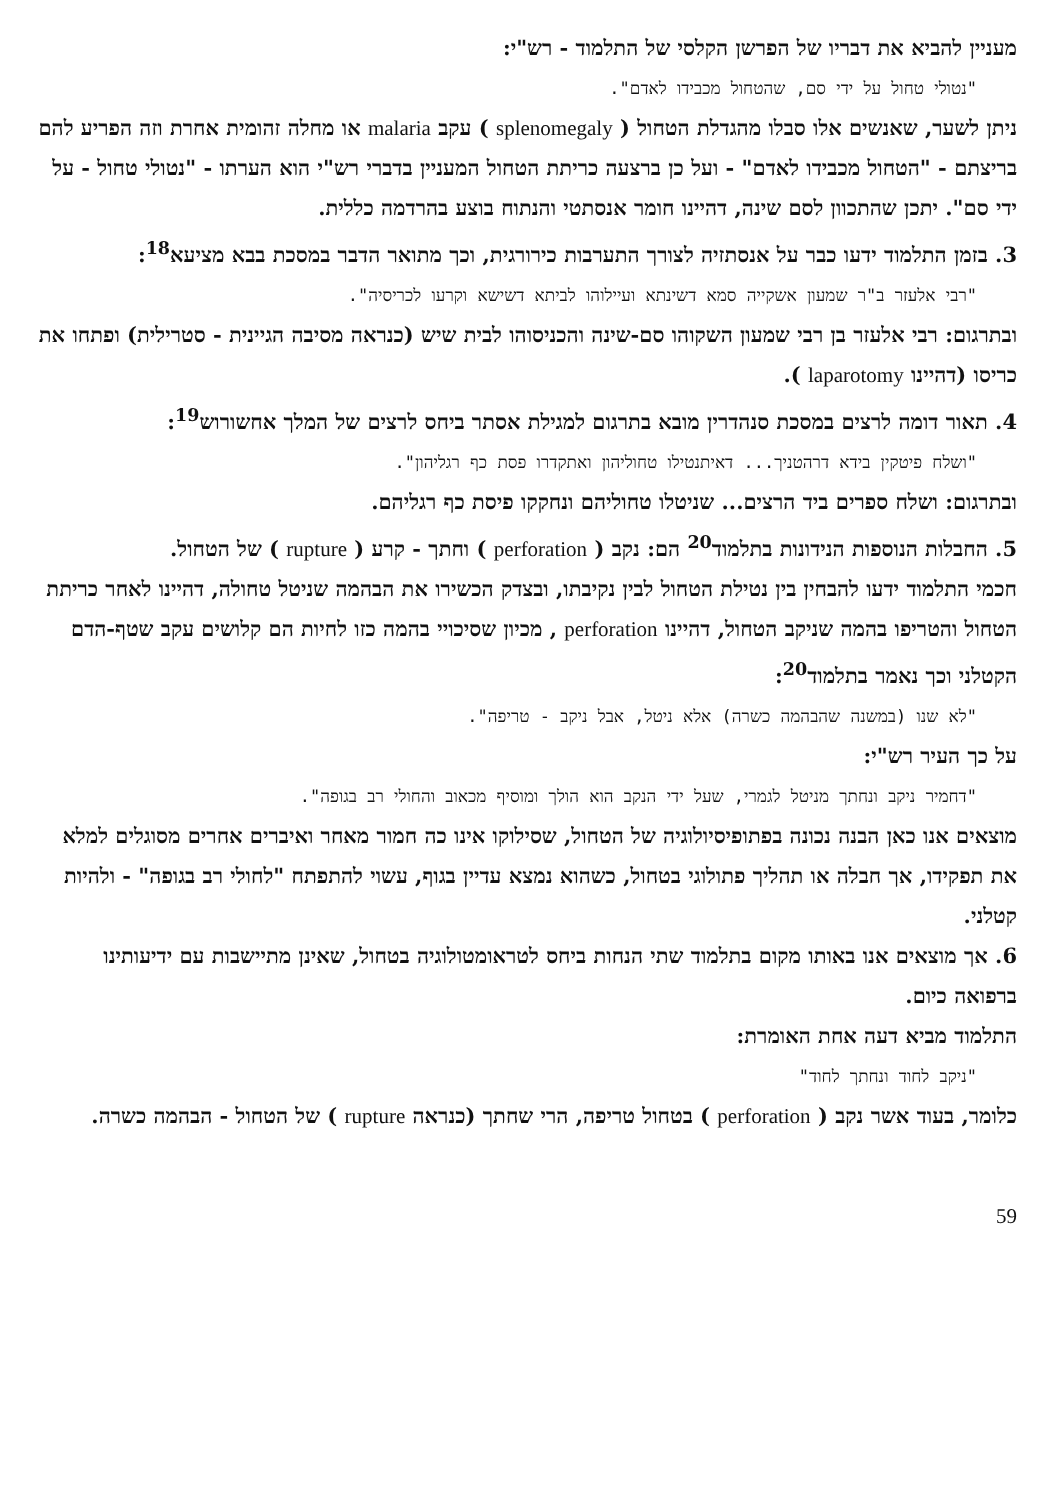מעניין להביא את דבריו של הפרשן הקלסי של התלמוד - רש"י:
"נטולי טחול על ידי סם, שהטחול מכבידו לאדם".
ניתן לשער, שאנשים אלו סבלו מהגדלת הטחול ( splenomegaly ) עקב malaria או מחלה זהומית אחרת וזה הפריע להם בריצתם - "הטחול מכבידו לאדם" - ועל כן ברצעה כריתת הטחול המעניין בדברי רש"י הוא הערתו - "נטולי טחול - על ידי סם". יתכן שהתכוון לסם שינה, דהיינו חומר אנסתטי והנתוח בוצע בהרדמה כללית.
3. בזמן התלמוד ידעו כבר על אנסתזיה לצורך התערבות כירורגית, וכך מתואר הדבר במסכת בבא מציעא<sup>18</sup>:
"רבי אלעזר ב"ר שמעון אשקייה סמא דשינתא ועיילוהו לביתא דשישא וקרעו לכריסיה".
ובתרגום: רבי אלעזר בן רבי שמעון השקוהו סם-שינה והכניסוהו לבית שיש (כנראה מסיבה הגיינית - סטרילית) ופתחו את כריסו (דהיינו laparotomy ).
4. תאור דומה לרצים במסכת סנהדרין מובא בתרגום למגילת אסתר ביחס לרצים של המלך אחשורוש<sup>19</sup>:
"ושלח פיטקין בידא דרהטניך... דאיתנטילו טחוליהון ואתקדרו פסת כף רגליהון".
ובתרגום: ושלח ספרים ביד הרצים... שניטלו טחוליהם ונחקקו פיסת כף רגליהם.
5. החבלות הנוספות הנידונות בתלמוד<sup>20</sup> הם: נקב ( perforation ) וחתך - קרע ( rupture ) של הטחול.
חכמי התלמוד ידעו להבחין בין נטילת הטחול לבין נקיבתו, ובצדק הכשירו את הבהמה שניטל טחולה, דהיינו לאחר כריתת הטחול והטריפו בהמה שניקב הטחול, דהיינו perforation , מכיון שסיכויי בהמה כזו לחיות הם קלושים עקב שטף-הדם הקטלני וכך נאמר בתלמוד<sup>20</sup>:
"לא שנו (במשנה שהבהמה כשרה) אלא ניטל, אבל ניקב - טריפה".
על כך העיר רש"י:
"דחמיר ניקב ונחתך מניטל לגמרי, שעל ידי הנקב הוא הולך ומוסיף מכאוב והחולי רב בגופה".
מוצאים אנו כאן הבנה נכונה בפתופיסיולוגיה של הטחול, שסילוקו אינו כה חמור מאחר ואיברים אחרים מסוגלים למלא את תפקידו, אך חבלה או תהליך פתולוגי בטחול, כשהוא נמצא עדיין בגוף, עשוי להתפתח "לחולי רב בגופה" - ולהיות קטלני.
6. אך מוצאים אנו באותו מקום בתלמוד שתי הנחות ביחס לטראומטולוגיה בטחול, שאינן מתיישבות עם ידיעותינו ברפואה כיום.
התלמוד מביא דעה אחת האומרת:
"ניקב לחוד ונחתך לחוד"
כלומר, בעוד אשר נקב ( perforation ) בטחול טריפה, הרי שחתך (כנראה rupture ) של הטחול - הבהמה כשרה.
59